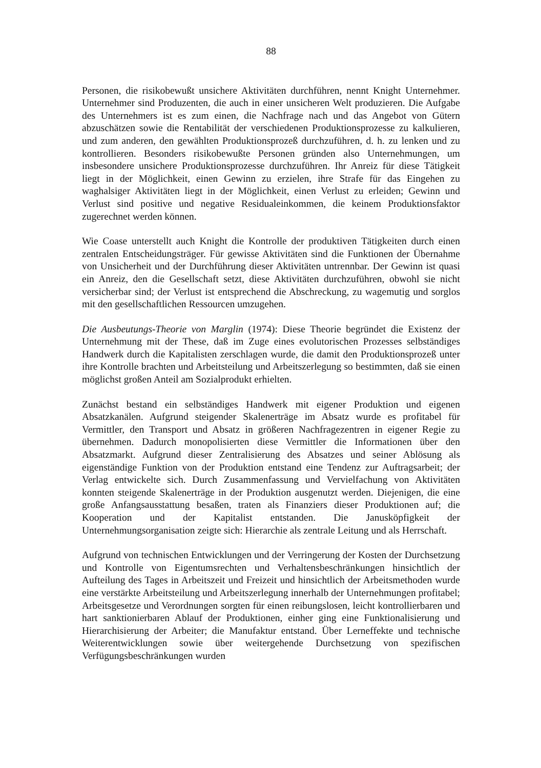88
Personen, die risikobewußt unsichere Aktivitäten durchführen, nennt Knight Unternehmer. Unternehmer sind Produzenten, die auch in einer unsicheren Welt produzieren. Die Aufgabe des Unternehmers ist es zum einen, die Nachfrage nach und das Angebot von Gütern abzuschätzen sowie die Rentabilität der verschiedenen Produktionsprozesse zu kalkulieren, und zum anderen, den gewählten Produktionsprozeß durchzuführen, d. h. zu lenken und zu kontrollieren. Besonders risikobewußte Personen gründen also Unternehmungen, um insbesondere unsichere Produktionsprozesse durchzuführen. Ihr Anreiz für diese Tätigkeit liegt in der Möglichkeit, einen Gewinn zu erzielen, ihre Strafe für das Eingehen zu waghalsiger Aktivitäten liegt in der Möglichkeit, einen Verlust zu erleiden; Gewinn und Verlust sind positive und negative Residualeinkommen, die keinem Produktionsfaktor zugerechnet werden können.
Wie Coase unterstellt auch Knight die Kontrolle der produktiven Tätigkeiten durch einen zentralen Entscheidungsträger. Für gewisse Aktivitäten sind die Funktionen der Übernahme von Unsicherheit und der Durchführung dieser Aktivitäten untrennbar. Der Gewinn ist quasi ein Anreiz, den die Gesellschaft setzt, diese Aktivitäten durchzuführen, obwohl sie nicht versicherbar sind; der Verlust ist entsprechend die Abschreckung, zu wagemutig und sorglos mit den gesellschaftlichen Ressourcen umzugehen.
Die Ausbeutungs-Theorie von Marglin (1974): Diese Theorie begründet die Existenz der Unternehmung mit der These, daß im Zuge eines evolutorischen Prozesses selbständiges Handwerk durch die Kapitalisten zerschlagen wurde, die damit den Produktionsprozeß unter ihre Kontrolle brachten und Arbeitsteilung und Arbeitszerlegung so bestimmten, daß sie einen möglichst großen Anteil am Sozialprodukt erhielten.
Zunächst bestand ein selbständiges Handwerk mit eigener Produktion und eigenen Absatzkanälen. Aufgrund steigender Skalenerträge im Absatz wurde es profitabel für Vermittler, den Transport und Absatz in größeren Nachfragezentren in eigener Regie zu übernehmen. Dadurch monopolisierten diese Vermittler die Informationen über den Absatzmarkt. Aufgrund dieser Zentralisierung des Absatzes und seiner Ablösung als eigenständige Funktion von der Produktion entstand eine Tendenz zur Auftragsarbeit; der Verlag entwickelte sich. Durch Zusammenfassung und Vervielfachung von Aktivitäten konnten steigende Skalenerträge in der Produktion ausgenutzt werden. Diejenigen, die eine große Anfangsausstattung besaßen, traten als Finanziers dieser Produktionen auf; die Kooperation und der Kapitalist entstanden. Die Janusköpfigkeit der Unternehmungsorganisation zeigte sich: Hierarchie als zentrale Leitung und als Herrschaft.
Aufgrund von technischen Entwicklungen und der Verringerung der Kosten der Durchsetzung und Kontrolle von Eigentumsrechten und Verhaltensbeschränkungen hinsichtlich der Aufteilung des Tages in Arbeitszeit und Freizeit und hinsichtlich der Arbeitsmethoden wurde eine verstärkte Arbeitsteilung und Arbeitszerlegung innerhalb der Unternehmungen profitabel; Arbeitsgesetze und Verordnungen sorgten für einen reibungslosen, leicht kontrollierbaren und hart sanktionierbaren Ablauf der Produktionen, einher ging eine Funktionalisierung und Hierarchisierung der Arbeiter; die Manufaktur entstand. Über Lerneffekte und technische Weiterentwicklungen sowie über weitergehende Durchsetzung von spezifischen Verfügungsbeschränkungen wurden